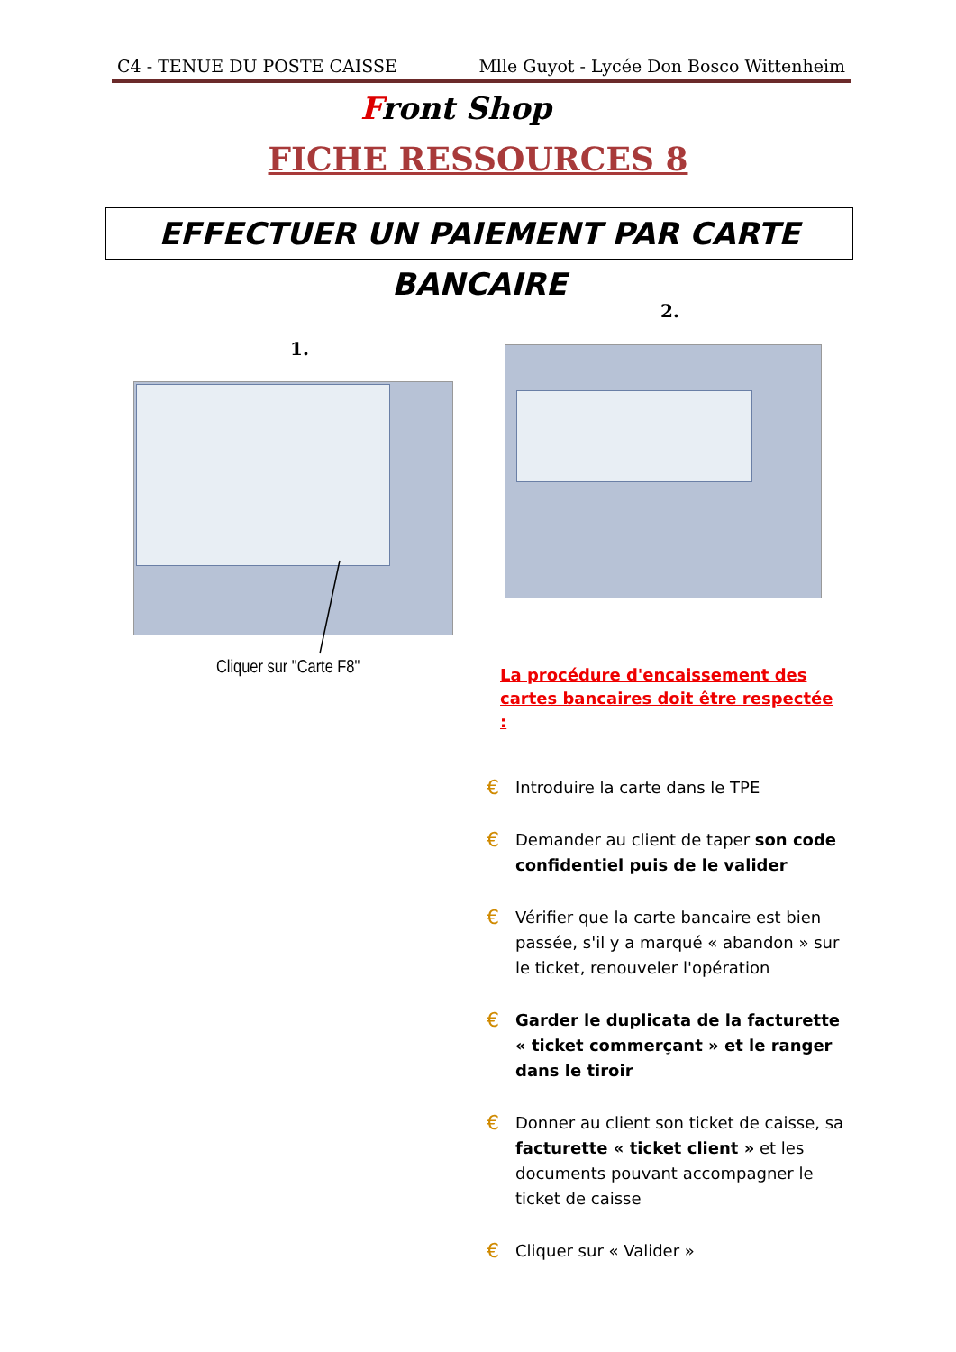C4 - TENUE DU POSTE CAISSE Mlle Guyot - Lycée Don Bosco Wittenheim
Front Shop
FICHE RESSOURCES 8
EFFECTUER UN PAIEMENT PAR CARTE BANCAIRE
1.
2.
Cliquer sur "Carte F8"
La procédure d'encaissement des cartes bancaires doit être respectée :
€ Introduire la carte dans le TPE
€ Demander au client de taper son code confidentiel puis de le valider
€ Vérifier que la carte bancaire est bien passée, s'il y a marqué « abandon » sur le ticket, renouveler l'opération
€ Garder le duplicata de la facturette « ticket commerçant » et le ranger dans le tiroir
€ Donner au client son ticket de caisse, sa facturette « ticket client » et les documents pouvant accompagner le ticket de caisse
€ Cliquer sur « Valider »